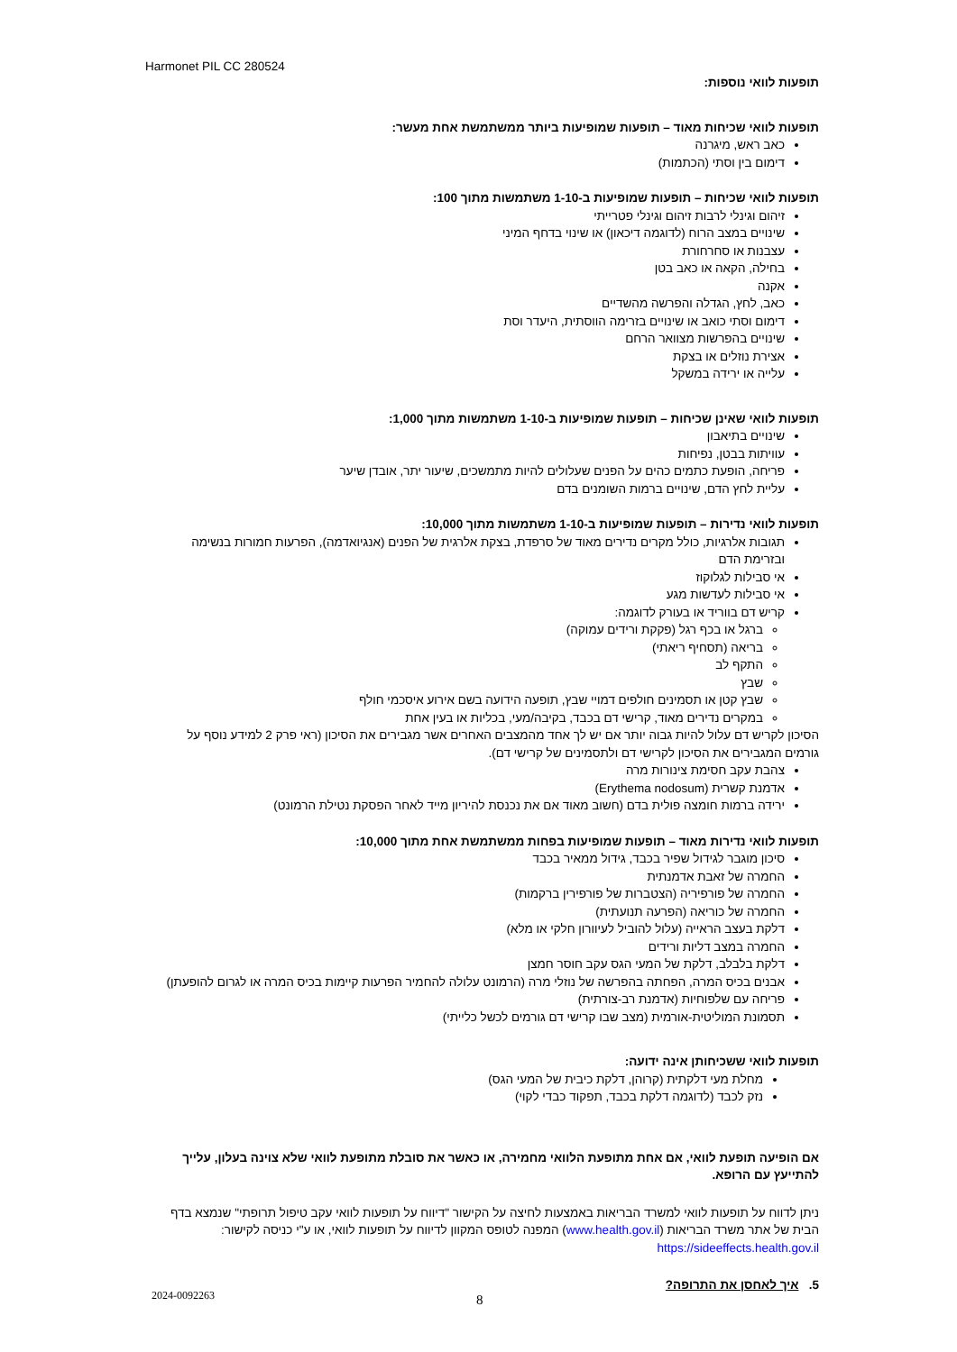Harmonet PIL CC 280524
תופעות לוואי נוספות:
תופעות לוואי שכיחות מאוד – תופעות שמופיעות ביותר ממשתמשת אחת מעשר:
כאב ראש, מיגרנה
דימום בין וסתי (הכתמות)
תופעות לוואי שכיחות – תופעות שמופיעות ב-1-10 משתמשות מתוך 100:
זיהום וגינלי לרבות זיהום וגינלי פטרייתי
שינויים במצב הרוח (לדוגמה דיכאון) או שינוי בדחף המיני
עצבנות או סחרחורת
בחילה, הקאה או כאב בטן
אקנה
כאב, לחץ, הגדלה והפרשה מהשדיים
דימום וסתי כואב או שינויים בזרימה הווסתית, היעדר וסת
שינויים בהפרשות מצוואר הרחם
אצירת נוזלים או בצקת
עלייה או ירידה במשקל
תופעות לוואי שאינן שכיחות – תופעות שמופיעות ב-1-10 משתמשות מתוך 1,000:
שינויים בתיאבון
עוויתות בבטן, נפיחות
פריחה, הופעת כתמים כהים על הפנים שעלולים להיות מתמשכים, שיעור יתר, אובדן שיער
עליית לחץ הדם, שינויים ברמות השומנים בדם
תופעות לוואי נדירות – תופעות שמופיעות ב-1-10 משתמשות מתוך 10,000:
תגובות אלרגיות, כולל מקרים נדירים מאוד של סרפדת, בצקת אלרגית של הפנים (אנגיואדמה), הפרעות חמורות בנשימה ובזרימת הדם
אי סבילות לגלוקוז
אי סבילות לעדשות מגע
קריש דם בווריד או בעורק לדוגמה:
ברגל או בכף רגל (פקקת ורידים עמוקה)
בריאה (תסחיף ריאתי)
התקף לב
שבץ
שבץ קטן או תסמינים חולפים דמויי שבץ, תופעה הידועה בשם אירוע איסכמי חולף
במקרים נדירים מאוד, קרישי דם בכבד, בקיבה/מעי, בכליות או בעין אחת
הסיכון לקריש דם עלול להיות גבוה יותר אם יש לך אחד מהמצבים האחרים אשר מגבירים את הסיכון (ראי פרק 2 למידע נוסף על גורמים המגבירים את הסיכון לקרישי דם ולתסמינים של קרישי דם).
צהבת עקב חסימת צינורות מרה
אדמנת קשרית (Erythema nodosum)
ירידה ברמות חומצה פולית בדם (חשוב מאוד אם את נכנסת להיריון מייד לאחר הפסקת נטילת הרמונט)
תופעות לוואי נדירות מאוד – תופעות שמופיעות בפחות ממשתמשת אחת מתוך 10,000:
סיכון מוגבר לגידול שפיר בכבד, גידול ממאיר בכבד
החמרה של זאבת אדמנתית
החמרה של פורפיריה (הצטברות של פורפירין ברקמות)
החמרה של כוריאה (הפרעה תנועתית)
דלקת בעצב הראייה (עלול להוביל לעיוורון חלקי או מלא)
החמרה במצב דליות ורידים
דלקת בלבלב, דלקת של המעי הגס עקב חוסר חמצן
אבנים בכיס המרה, הפחתה בהפרשה של נוזלי מרה (הרמונט עלולה להחמיר הפרעות קיימות בכיס המרה או לגרום להופעתן)
פריחה עם שלפוחיות (אדמנת רב-צורתית)
תסמונת המוליטית-אורמית (מצב שבו קרישי דם גורמים לכשל כלייתי)
תופעות לוואי ששכיחותן אינה ידועה:
מחלת מעי דלקתית (קרוהן, דלקת כיבית של המעי הגס)
נזק לכבד (לדוגמה דלקת בכבד, תפקוד כבדי לקוי)
אם הופיעה תופעת לוואי, אם אחת מתופעת הלוואי מחמירה, או כאשר את סובלת מתופעת לוואי שלא צוינה בעלון, עלייך להתייעץ עם הרופא.
ניתן לדווח על תופעות לוואי למשרד הבריאות באמצעות לחיצה על הקישור "דיווח על תופעות לוואי עקב טיפול תרופתי" שנמצא בדף הבית של אתר משרד הבריאות (www.health.gov.il) המפנה לטופס המקוון לדיווח על תופעות לוואי, או ע"י כניסה לקישור: https://sideeffects.health.gov.il
5. איך לאחסן את התרופה?
2024-0092263 8